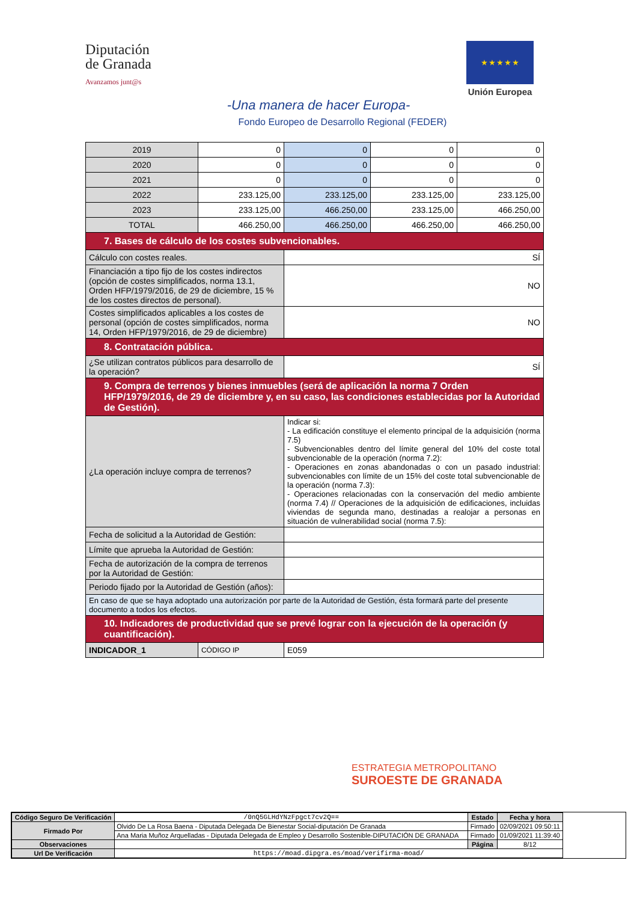Diputación
de Granada
Avanzamos junt@s
★ ★ ★ ★ ★
Unión Europea
-Una manera de hacer Europa-
Fondo Europeo de Desarrollo Regional (FEDER)
| 2019 | 0 | 0 | 0 | 0 |
| 2020 | 0 | 0 | 0 | 0 |
| 2021 | 0 | 0 | 0 | 0 |
| 2022 | 233.125,00 | 233.125,00 | 233.125,00 | 233.125,00 |
| 2023 | 233.125,00 | 466.250,00 | 233.125,00 | 466.250,00 |
| TOTAL | 466.250,00 | 466.250,00 | 466.250,00 | 466.250,00 |
| 7. Bases de cálculo de los costes subvencionables. | | | | |
| Cálculo con costes reales. | | SÍ | | |
| Financiación a tipo fijo de los costes indirectos (opción de costes simplificados, norma 13.1, Orden HFP/1979/2016, de 29 de diciembre, 15 % de los costes directos de personal). | | NO | | |
| Costes simplificados aplicables a los costes de personal (opción de costes simplificados, norma 14, Orden HFP/1979/2016, de 29 de diciembre) | | NO | | |
| 8. Contratación pública. | | | | |
| ¿Se utilizan contratos públicos para desarrollo de la operación? | | SÍ | | |
| 9. Compra de terrenos y bienes inmuebles (será de aplicación la norma 7 Orden HFP/1979/2016, de 29 de diciembre y, en su caso, las condiciones establecidas por la Autoridad de Gestión). | | | | |
| ¿La operación incluye compra de terrenos? | | Indicar si: - La edificación constituye el elemento principal de la adquisición (norma 7.5) - Subvencionables dentro del límite general del 10% del coste total subvencionable de la operación (norma 7.2): - Operaciones en zonas abandonadas o con un pasado industrial: subvencionables con límite de un 15% del coste total subvencionable de la operación (norma 7.3): - Operaciones relacionadas con la conservación del medio ambiente (norma 7.4) // Operaciones de la adquisición de edificaciones, incluidas viviendas de segunda mano, destinadas a realojar a personas en situación de vulnerabilidad social (norma 7.5): | | |
| Fecha de solicitud a la Autoridad de Gestión: | | | | |
| Límite que aprueba la Autoridad de Gestión: | | | | |
| Fecha de autorización de la compra de terrenos por la Autoridad de Gestión: | | | | |
| Periodo fijado por la Autoridad de Gestión (años): | | | | |
| En caso de que se haya adoptado una autorización por parte de la Autoridad de Gestión, ésta formará parte del presente documento a todos los efectos. | | | | |
| 10. Indicadores de productividad que se prevé lograr con la ejecución de la operación (y cuantificación). | | | | |
| INDICADOR_1 | CÓDIGO IP | E059 | | |
ESTRATEGIA METROPOLITANO
SUROESTE DE GRANADA
| Código Seguro De Verificación | /0nQ5GLHdYNzFpgct7cv2Q== | Estado | Fecha y hora |
| Firmado Por | Olvido De La Rosa Baena - Diputada Delegada De Bienestar Social-diputación De Granada | Firmado | 02/09/2021 09:50:11 |
| | Ana Maria Muñoz Arquelladas - Diputada Delegada de Empleo y Desarrollo Sostenible-DIPUTACIÓN DE GRANADA | Firmado | 01/09/2021 11:39:40 |
| Observaciones | | Página | 8/12 |
| Url De Verificación | https://moad.dipgra.es/moad/verifirma-moad/ | | |